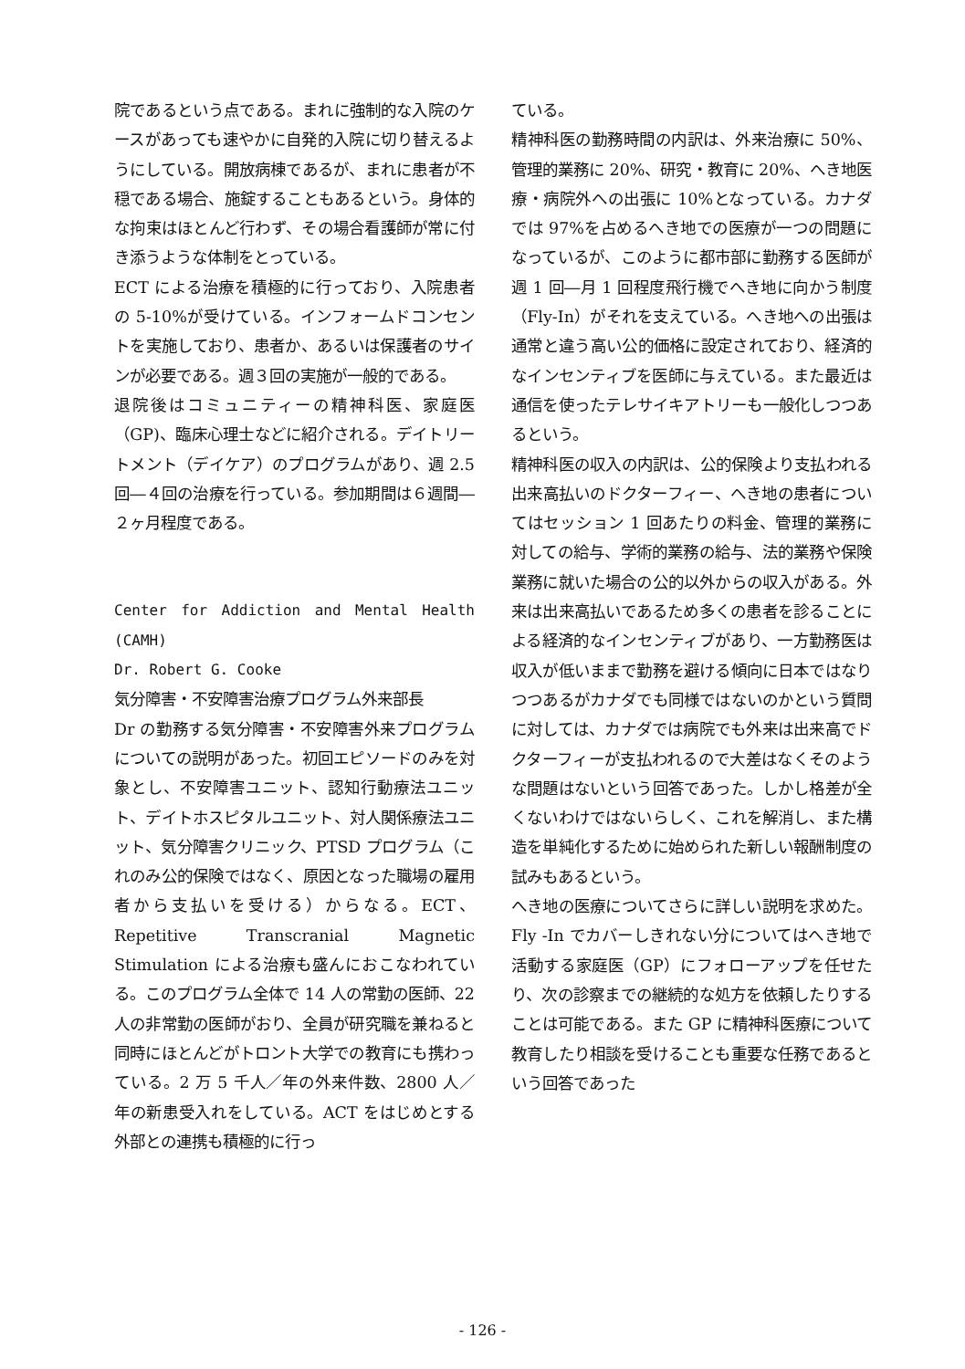院であるという点である。まれに強制的な入院のケースがあっても速やかに自発的入院に切り替えるようにしている。開放病棟であるが、まれに患者が不穏である場合、施錠することもあるという。身体的な拘束はほとんど行わず、その場合看護師が常に付き添うような体制をとっている。
ECT による治療を積極的に行っており、入院患者の 5-10%が受けている。インフォームドコンセントを実施しており、患者か、あるいは保護者のサインが必要である。週３回の実施が一般的である。
退院後はコミュニティーの精神科医、家庭医（GP)、臨床心理士などに紹介される。デイトリートメント（デイケア）のプログラムがあり、週 2.5 回―４回の治療を行っている。参加期間は６週間―２ヶ月程度である。
Center for Addiction and Mental Health (CAMH)
Dr. Robert G. Cooke
気分障害・不安障害治療プログラム外来部長
Dr の勤務する気分障害・不安障害外来プログラムについての説明があった。初回エピソードのみを対象とし、不安障害ユニット、認知行動療法ユニット、デイトホスピタルユニット、対人関係療法ユニット、気分障害クリニック、PTSD プログラム（これのみ公的保険ではなく、原因となった職場の雇用者から支払いを受ける）からなる。ECT、Repetitive Transcranial Magnetic Stimulation による治療も盛んにおこなわれている。このプログラム全体で 14 人の常勤の医師、22 人の非常勤の医師がおり、全員が研究職を兼ねると同時にほとんどがトロント大学での教育にも携わっている。2 万 5 千人／年の外来件数、2800 人／年の新患受入れをしている。ACT をはじめとする外部との連携も積極的に行っ
ている。
精神科医の勤務時間の内訳は、外来治療に 50%、管理的業務に 20%、研究・教育に 20%、へき地医療・病院外への出張に 10%となっている。カナダでは 97%を占めるへき地での医療が一つの問題になっているが、このように都市部に勤務する医師が週 1 回―月 1 回程度飛行機でへき地に向かう制度（Fly-In）がそれを支えている。へき地への出張は通常と違う高い公的価格に設定されており、経済的なインセンティブを医師に与えている。また最近は通信を使ったテレサイキアトリーも一般化しつつあるという。
精神科医の収入の内訳は、公的保険より支払われる出来高払いのドクターフィー、へき地の患者についてはセッション 1 回あたりの料金、管理的業務に対しての給与、学術的業務の給与、法的業務や保険業務に就いた場合の公的以外からの収入がある。外来は出来高払いであるため多くの患者を診ることによる経済的なインセンティブがあり、一方勤務医は収入が低いままで勤務を避ける傾向に日本ではなりつつあるがカナダでも同様ではないのかという質問に対しては、カナダでは病院でも外来は出来高でドクターフィーが支払われるので大差はなくそのような問題はないという回答であった。しかし格差が全くないわけではないらしく、これを解消し、また構造を単純化するために始められた新しい報酬制度の試みもあるという。
へき地の医療についてさらに詳しい説明を求めた。Fly -In でカバーしきれない分についてはへき地で活動する家庭医（GP）にフォローアップを任せたり、次の診察までの継続的な処方を依頼したりすることは可能である。また GP に精神科医療について教育したり相談を受けることも重要な任務であるという回答であった
- 126 -